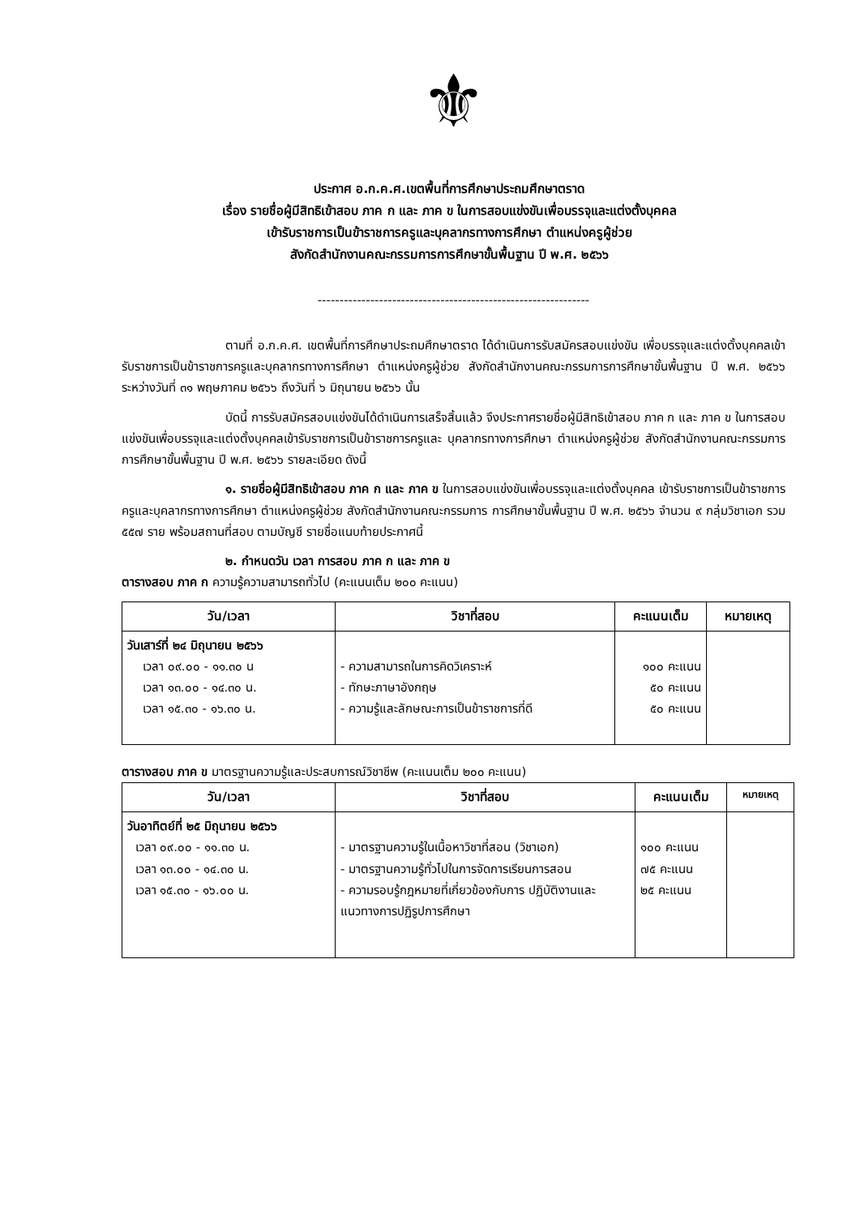⚜
ประกาศ อ.ก.ค.ศ.เขตพื้นที่การศึกษาประถมศึกษาตราด
เรื่อง รายชื่อผู้มีสิทธิเข้าสอบ ภาค ก และ ภาค ข ในการสอบแข่งขันเพื่อบรรจุและแต่งตั้งบุคคล
เข้ารับราชการเป็นข้าราชการครูและบุคลากรทางการศึกษา ตำแหน่งครูผู้ช่วย
สังกัดสำนักงานคณะกรรมการการศึกษาขั้นพื้นฐาน ปี พ.ศ. ๒๕๖๖
--------------------------------------------------------------
ตามที่ อ.ก.ค.ศ. เขตพื้นที่การศึกษาประถมศึกษาตราด ได้ดำเนินการรับสมัครสอบแข่งขัน เพื่อบรรจุและแต่งตั้งบุคคลเข้ารับราชการเป็นข้าราชการครูและบุคลากรทางการศึกษา ตำแหน่งครูผู้ช่วย สังกัดสำนักงานคณะกรรมการการศึกษาขั้นพื้นฐาน ปี พ.ศ. ๒๕๖๖ ระหว่างวันที่ ๓๑ พฤษภาคม ๒๕๖๖ ถึงวันที่ ๖ มิถุนายน ๒๕๖๖ นั้น
บัดนี้ การรับสมัครสอบแข่งขันได้ดำเนินการเสร็จสิ้นแล้ว จึงประกาศรายชื่อผู้มีสิทธิเข้าสอบ ภาค ก และ ภาค ข ในการสอบแข่งขันเพื่อบรรจุและแต่งตั้งบุคคลเข้ารับราชการเป็นข้าราชการครูและ บุคลากรทางการศึกษา ตำแหน่งครูผู้ช่วย สังกัดสำนักงานคณะกรรมการการศึกษาขั้นพื้นฐาน ปี พ.ศ. ๒๕๖๖ รายละเอียด ดังนี้
๑. รายชื่อผู้มีสิทธิเข้าสอบ ภาค ก และ ภาค ข ในการสอบแข่งขันเพื่อบรรจุและแต่งตั้งบุคคล เข้ารับราชการเป็นข้าราชการครูและบุคลากรทางการศึกษา ตำแหน่งครูผู้ช่วย สังกัดสำนักงานคณะกรรมการ การศึกษาขั้นพื้นฐาน ปี พ.ศ. ๒๕๖๖ จำนวน ๙ กลุ่มวิชาเอก รวม ๕๕๗ ราย พร้อมสถานที่สอบ ตามบัญชี รายชื่อแนบท้ายประกาศนี้
๒. กำหนดวัน เวลา การสอบ ภาค ก และ ภาค ข
ตารางสอบ ภาค ก ความรู้ความสามารถทั่วไป (คะแนนเต็ม ๒๐๐ คะแนน)
| วัน/เวลา | วิชาที่สอบ | คะแนนเต็ม | หมายเหตุ |
| --- | --- | --- | --- |
| วันเสาร์ที่ ๒๔ มิถุนายน ๒๕๖๖ เวลา ๐๙.๐๐ - ๑๑.๓๐ น เวลา ๑๓.๐๐ - ๑๔.๓๐ น. เวลา ๑๕.๓๐ - ๑๖.๓๐ น. | - ความสามารถในการคิดวิเคราะห์ - ทักษะภาษาอังกฤษ - ความรู้และลักษณะการเป็นข้าราชการที่ดี | ๑๐๐ คะแนน ๕๐ คะแนน ๕๐ คะแนน | |
ตารางสอบ ภาค ข มาตรฐานความรู้และประสบการณ์วิชาชีพ (คะแนนเต็ม ๒๐๐ คะแนน)
| วัน/เวลา | วิชาที่สอบ | คะแนนเต็ม | หมายเหตุ |
| --- | --- | --- | --- |
| วันอาทิตย์ที่ ๒๕ มิถุนายน ๒๕๖๖ เวลา ๐๙.๐๐ - ๑๑.๓๐ น. เวลา ๑๓.๐๐ - ๑๔.๓๐ น. เวลา ๑๕.๓๐ - ๑๖.๐๐ น. | - มาตรฐานความรู้ในเนื้อหาวิชาที่สอน (วิชาเอก) - มาตรฐานความรู้ทั่วไปในการจัดการเรียนการสอน - ความรอบรู้กฎหมายที่เกี่ยวข้องกับการ ปฏิบัติงานและแนวทางการปฏิรูปการศึกษา | ๑๐๐ คะแนน ๗๕ คะแนน ๒๕ คะแนน | |